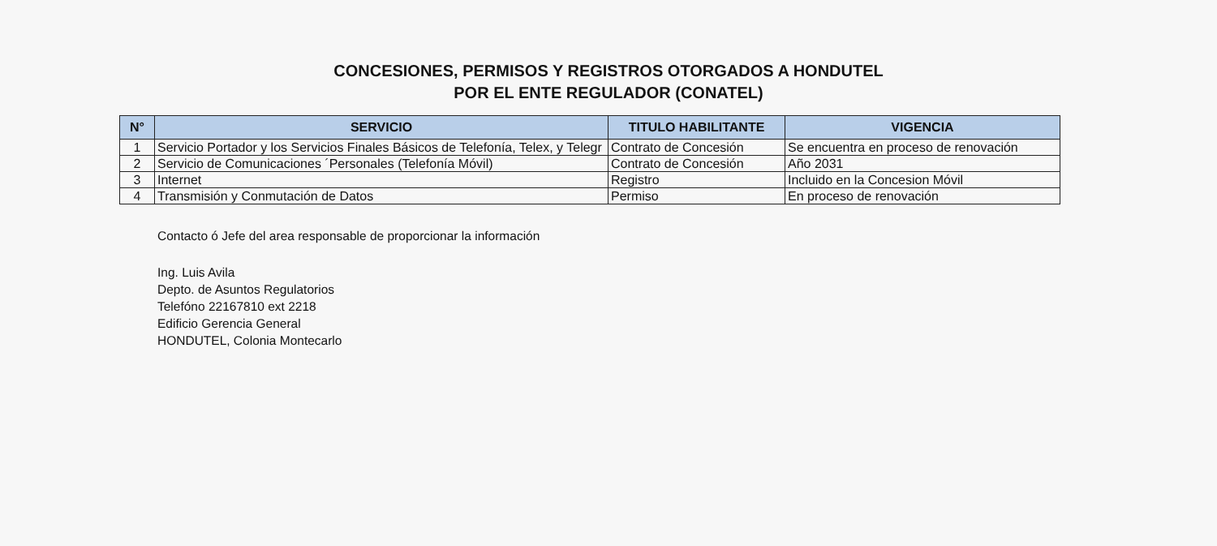CONCESIONES, PERMISOS Y REGISTROS OTORGADOS A HONDUTEL
POR EL ENTE REGULADOR (CONATEL)
| N° | SERVICIO | TITULO HABILITANTE | VIGENCIA |
| --- | --- | --- | --- |
| 1 | Servicio Portador y los Servicios Finales Básicos de Telefonía, Telex, y Telegr | Contrato de Concesión | Se encuentra en proceso de renovación |
| 2 | Servicio de Comunicaciones ´Personales (Telefonía Móvil) | Contrato de Concesión | Año 2031 |
| 3 | Internet | Registro | Incluido en la Concesion Móvil |
| 4 | Transmisión y Conmutación de Datos | Permiso | En proceso de renovación |
Contacto ó Jefe del area responsable de proporcionar la información
Ing. Luis Avila
Depto. de Asuntos Regulatorios
Telefóno 22167810 ext 2218
Edificio Gerencia General
HONDUTEL, Colonia Montecarlo